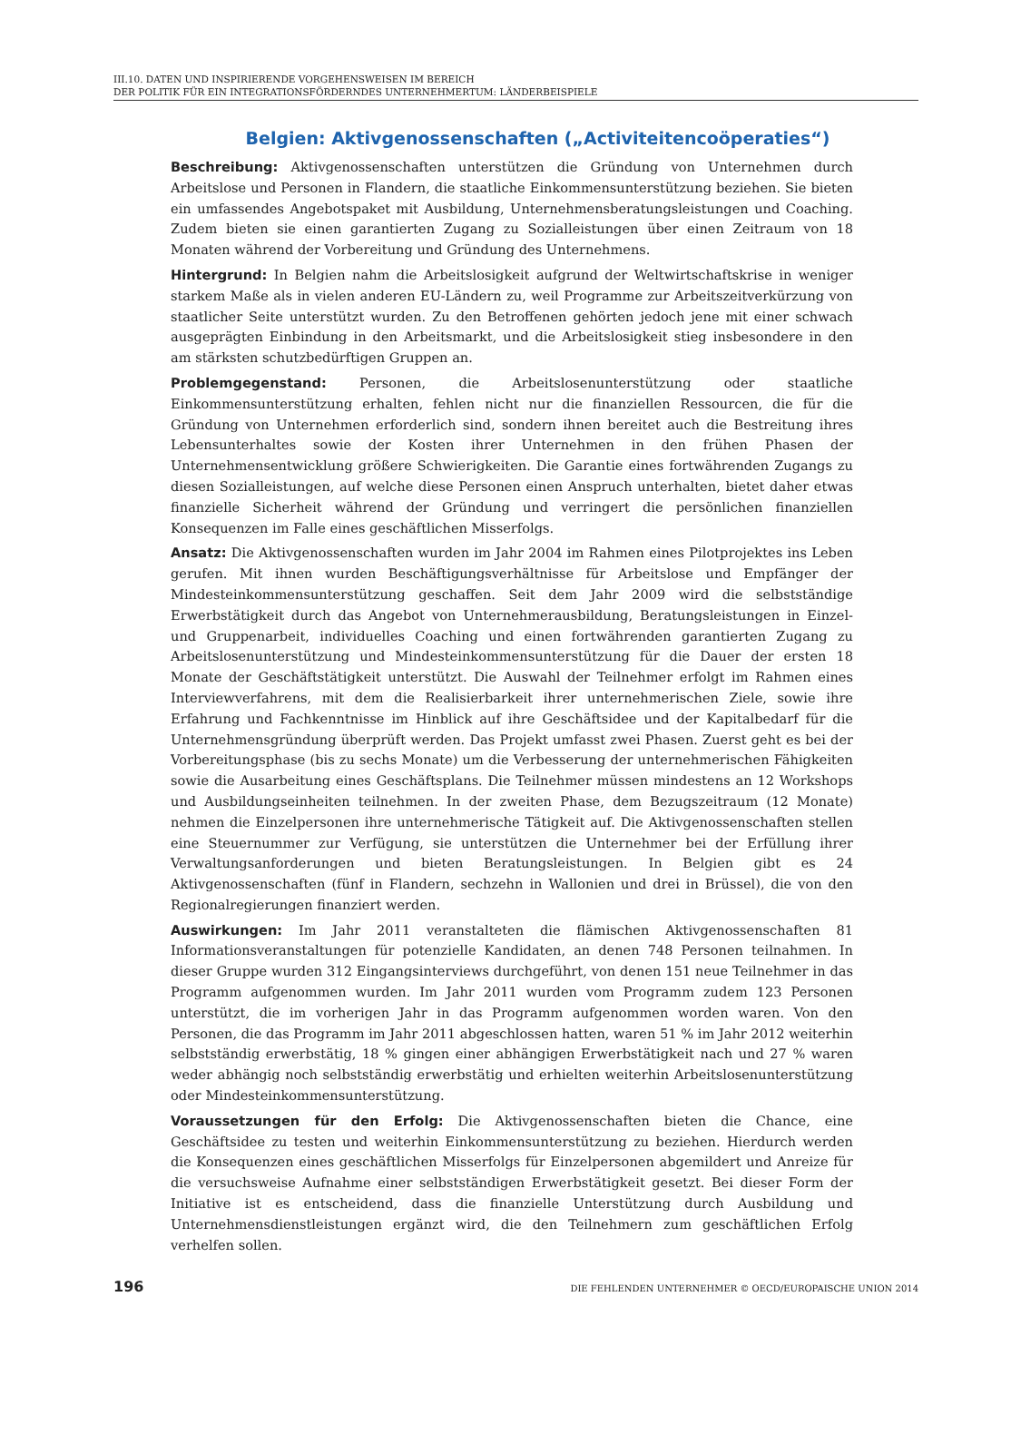III.10. DATEN UND INSPIRIERENDE VORGEHENSWEISEN IM BEREICH
DER POLITIK FÜR EIN INTEGRATIONSFÖRDERNDES UNTERNEHMERTUM: LÄNDERBEISPIELE
Belgien: Aktivgenossenschaften („Activiteitencoöperaties“)
Beschreibung: Aktivgenossenschaften unterstützen die Gründung von Unternehmen durch Arbeitslose und Personen in Flandern, die staatliche Einkommensunterstützung beziehen. Sie bieten ein umfassendes Angebotspaket mit Ausbildung, Unternehmensberatungsleistungen und Coaching. Zudem bieten sie einen garantierten Zugang zu Sozialleistungen über einen Zeitraum von 18 Monaten während der Vorbereitung und Gründung des Unternehmens.
Hintergrund: In Belgien nahm die Arbeitslosigkeit aufgrund der Weltwirtschaftskrise in weniger starkem Maße als in vielen anderen EU-Ländern zu, weil Programme zur Arbeitszeitverkürzung von staatlicher Seite unterstützt wurden. Zu den Betroffenen gehörten jedoch jene mit einer schwach ausgeprägten Einbindung in den Arbeitsmarkt, und die Arbeitslosigkeit stieg insbesondere in den am stärksten schutzbedürftigen Gruppen an.
Problemgegenstand: Personen, die Arbeitslosenunterstützung oder staatliche Einkommensunterstützung erhalten, fehlen nicht nur die finanziellen Ressourcen, die für die Gründung von Unternehmen erforderlich sind, sondern ihnen bereitet auch die Bestreitung ihres Lebensunterhaltes sowie der Kosten ihrer Unternehmen in den frühen Phasen der Unternehmensentwicklung größere Schwierigkeiten. Die Garantie eines fortwährenden Zugangs zu diesen Sozialleistungen, auf welche diese Personen einen Anspruch unterhalten, bietet daher etwas finanzielle Sicherheit während der Gründung und verringert die persönlichen finanziellen Konsequenzen im Falle eines geschäftlichen Misserfolgs.
Ansatz: Die Aktivgenossenschaften wurden im Jahr 2004 im Rahmen eines Pilotprojektes ins Leben gerufen. Mit ihnen wurden Beschäftigungsverhältnisse für Arbeitslose und Empfänger der Mindesteinkommensunterstützung geschaffen. Seit dem Jahr 2009 wird die selbstständige Erwerbstätigkeit durch das Angebot von Unternehmerausbildung, Beratungsleistungen in Einzel- und Gruppenarbeit, individuelles Coaching und einen fortwährenden garantierten Zugang zu Arbeitslosenunterstützung und Mindesteinkommensunterstützung für die Dauer der ersten 18 Monate der Geschäftstätigkeit unterstützt. Die Auswahl der Teilnehmer erfolgt im Rahmen eines Interviewverfahrens, mit dem die Realisierbarkeit ihrer unternehmerischen Ziele, sowie ihre Erfahrung und Fachkenntnisse im Hinblick auf ihre Geschäftsidee und der Kapitalbedarf für die Unternehmensgründung überprüft werden. Das Projekt umfasst zwei Phasen. Zuerst geht es bei der Vorbereitungsphase (bis zu sechs Monate) um die Verbesserung der unternehmerischen Fähigkeiten sowie die Ausarbeitung eines Geschäftsplans. Die Teilnehmer müssen mindestens an 12 Workshops und Ausbildungseinheiten teilnehmen. In der zweiten Phase, dem Bezugszeitraum (12 Monate) nehmen die Einzelpersonen ihre unternehmerische Tätigkeit auf. Die Aktivgenossenschaften stellen eine Steuernummer zur Verfügung, sie unterstützen die Unternehmer bei der Erfüllung ihrer Verwaltungsanforderungen und bieten Beratungsleistungen. In Belgien gibt es 24 Aktivgenossenschaften (fünf in Flandern, sechzehn in Wallonien und drei in Brüssel), die von den Regionalregierungen finanziert werden.
Auswirkungen: Im Jahr 2011 veranstalteten die flämischen Aktivgenossenschaften 81 Informationsveranstaltungen für potenzielle Kandidaten, an denen 748 Personen teilnahmen. In dieser Gruppe wurden 312 Eingangsinterviews durchgeführt, von denen 151 neue Teilnehmer in das Programm aufgenommen wurden. Im Jahr 2011 wurden vom Programm zudem 123 Personen unterstützt, die im vorherigen Jahr in das Programm aufgenommen worden waren. Von den Personen, die das Programm im Jahr 2011 abgeschlossen hatten, waren 51 % im Jahr 2012 weiterhin selbstständig erwerbstätig, 18 % gingen einer abhängigen Erwerbstätigkeit nach und 27 % waren weder abhängig noch selbstständig erwerbstätig und erhielten weiterhin Arbeitslosenunterstützung oder Mindesteinkommensunterstützung.
Voraussetzungen für den Erfolg: Die Aktivgenossenschaften bieten die Chance, eine Geschäftsidee zu testen und weiterhin Einkommensunterstützung zu beziehen. Hierdurch werden die Konsequenzen eines geschäftlichen Misserfolgs für Einzelpersonen abgemildert und Anreize für die versuchsweise Aufnahme einer selbstständigen Erwerbstätigkeit gesetzt. Bei dieser Form der Initiative ist es entscheidend, dass die finanzielle Unterstützung durch Ausbildung und Unternehmensdienstleistungen ergänzt wird, die den Teilnehmern zum geschäftlichen Erfolg verhelfen sollen.
196 DIE FEHLENDEN UNTERNEHMER © OECD/EUROPAISCHE UNION 2014